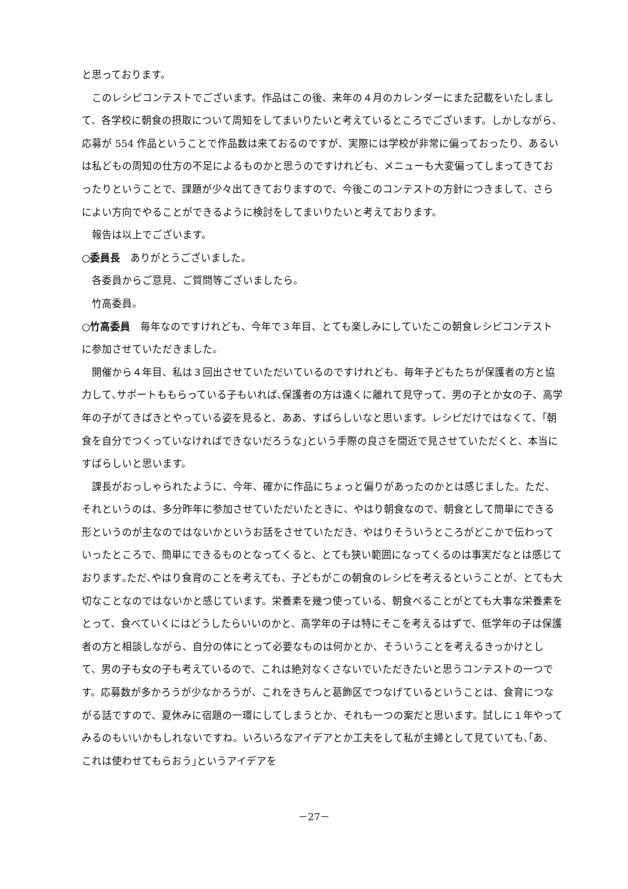と思っております。
このレシピコンテストでございます。作品はこの後、来年の４月のカレンダーにまた記載をいたしまして、各学校に朝食の摂取について周知をしてまいりたいと考えているところでございます。しかしながら、応募が 554 作品ということで作品数は来ておるのですが、実際には学校が非常に偏っておったり、あるいは私どもの周知の仕方の不足によるものかと思うのですけれども、メニューも大変偏ってしまってきておったりということで、課題が少々出てきておりますので、今後このコンテストの方針につきまして、さらによい方向でやることができるように検討をしてまいりたいと考えております。
報告は以上でございます。
○委員長　ありがとうございました。
各委員からご意見、ご質問等ございましたら。
竹高委員。
○竹高委員　毎年なのですけれども、今年で３年目、とても楽しみにしていたこの朝食レシピコンテストに参加させていただきました。
開催から４年目、私は３回出させていただいているのですけれども、毎年子どもたちが保護者の方と協力して､サポートももらっている子もいれば､保護者の方は遠くに離れて見守って、男の子とか女の子、高学年の子がてきぱきとやっている姿を見ると、ああ、すばらしいなと思います。レシピだけではなくて、｢朝食を自分でつくっていなければできないだろうな｣という手際の良さを間近で見させていただくと、本当にすばらしいと思います。
課長がおっしゃられたように、今年、確かに作品にちょっと偏りがあったのかとは感じました。ただ、それというのは、多分昨年に参加させていただいたときに、やはり朝食なので、朝食として簡単にできる形というのが主なのではないかというお話をさせていただき、やはりそういうところがどこかで伝わっていったところで、簡単にできるものとなってくると、とても狭い範囲になってくるのは事実だなとは感じております｡ただ､やはり食育のことを考えても、子どもがこの朝食のレシピを考えるということが、とても大切なことなのではないかと感じています。栄養素を幾つ使っている、朝食べることがとても大事な栄養素をとって、食べていくにはどうしたらいいのかと、高学年の子は特にそこを考えるはずで、低学年の子は保護者の方と相談しながら、自分の体にとって必要なものは何かとか、そういうことを考えるきっかけとして、男の子も女の子も考えているので、これは絶対なくさないでいただきたいと思うコンテストの一つです。応募数が多かろうが少なかろうが、これをきちんと葛飾区でつなげているということは、食育につながる話ですので、夏休みに宿題の一環にしてしまうとか、それも一つの案だと思います。試しに１年やってみるのもいいかもしれないですね。いろいろなアイデアとか工夫をして私が主婦として見ていても､｢あ、これは使わせてもらおう｣というアイデアを
－27－